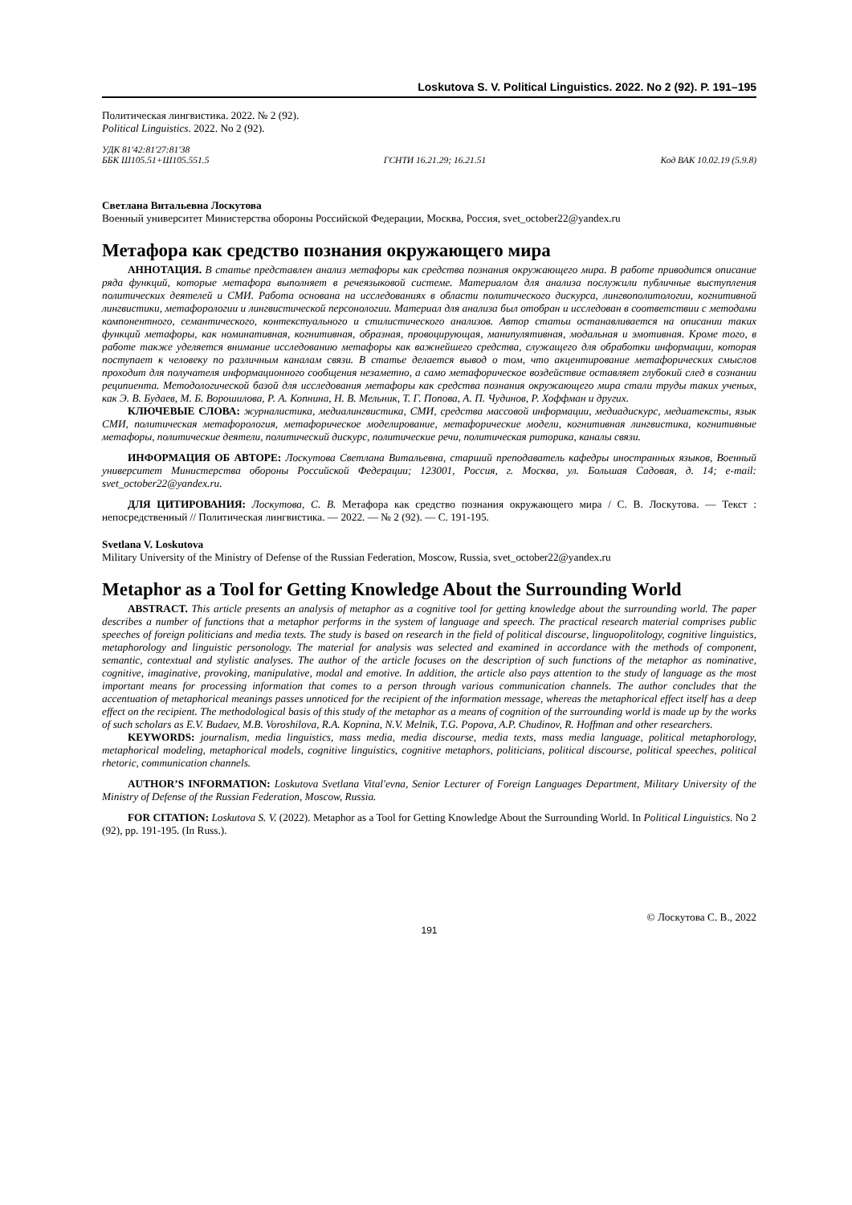Loskutova S. V. Political Linguistics. 2022. No 2 (92). P. 191–195
Политическая лингвистика. 2022. № 2 (92).
Political Linguistics. 2022. No 2 (92).
УДК 81'42:81'27:81'38
ББК Ш105.51+Ш105.551.5 ГСНТИ 16.21.29; 16.21.51 Код ВАК 10.02.19 (5.9.8)
Светлана Витальевна Лоскутова
Военный университет Министерства обороны Российской Федерации, Москва, Россия, svet_october22@yandex.ru
Метафора как средство познания окружающего мира
АННОТАЦИЯ. В статье представлен анализ метафоры как средства познания окружающего мира. В работе приводится описание ряда функций, которые метафора выполняет в речеязыковой системе. Материалом для анализа послужили публичные выступления политических деятелей и СМИ. Работа основана на исследованиях в области политического дискурса, лингвополитологии, когнитивной лингвистики, метафорологии и лингвистической персонологии. Материал для анализа был отобран и исследован в соответствии с методами компонентного, семантического, контекстуального и стилистического анализов. Автор статьи останавливается на описании таких функций метафоры, как номинативная, когнитивная, образная, провоцирующая, манипулятивная, модальная и эмотивная. Кроме того, в работе также уделяется внимание исследованию метафоры как важнейшего средства, служащего для обработки информации, которая поступает к человеку по различным каналам связи. В статье делается вывод о том, что акцентирование метафорических смыслов проходит для получателя информационного сообщения незаметно, а само метафорическое воздействие оставляет глубокий след в сознании реципиента. Методологической базой для исследования метафоры как средства познания окружающего мира стали труды таких ученых, как Э. В. Будаев, М. Б. Ворошилова, Р. А. Копнина, Н. В. Мельник, Т. Г. Попова, А. П. Чудинов, Р. Хоффман и других.
КЛЮЧЕВЫЕ СЛОВА: журналистика, медиалингвистика, СМИ, средства массовой информации, медиадискурс, медиатексты, язык СМИ, политическая метафорология, метафорическое моделирование, метафорические модели, когнитивная лингвистика, когнитивные метафоры, политические деятели, политический дискурс, политические речи, политическая риторика, каналы связи.
ИНФОРМАЦИЯ ОБ АВТОРЕ: Лоскутова Светлана Витальевна, старший преподаватель кафедры иностранных языков, Военный университет Министерства обороны Российской Федерации; 123001, Россия, г. Москва, ул. Большая Садовая, д. 14; e-mail: svet_october22@yandex.ru.
ДЛЯ ЦИТИРОВАНИЯ: Лоскутова, С. В. Метафора как средство познания окружающего мира / С. В. Лоскутова. — Текст : непосредственный // Политическая лингвистика. — 2022. — № 2 (92). — С. 191-195.
Svetlana V. Loskutova
Military University of the Ministry of Defense of the Russian Federation, Moscow, Russia, svet_october22@yandex.ru
Metaphor as a Tool for Getting Knowledge About the Surrounding World
ABSTRACT. This article presents an analysis of metaphor as a cognitive tool for getting knowledge about the surrounding world. The paper describes a number of functions that a metaphor performs in the system of language and speech. The practical research material comprises public speeches of foreign politicians and media texts. The study is based on research in the field of political discourse, linguopolitology, cognitive linguistics, metaphorology and linguistic personology. The material for analysis was selected and examined in accordance with the methods of component, semantic, contextual and stylistic analyses. The author of the article focuses on the description of such functions of the metaphor as nominative, cognitive, imaginative, provoking, manipulative, modal and emotive. In addition, the article also pays attention to the study of language as the most important means for processing information that comes to a person through various communication channels. The author concludes that the accentuation of metaphorical meanings passes unnoticed for the recipient of the information message, whereas the metaphorical effect itself has a deep effect on the recipient. The methodological basis of this study of the metaphor as a means of cognition of the surrounding world is made up by the works of such scholars as E.V. Budaev, M.B. Voroshilova, R.A. Kopnina, N.V. Melnik, T.G. Popova, A.P. Chudinov, R. Hoffman and other researchers.
KEYWORDS: journalism, media linguistics, mass media, media discourse, media texts, mass media language, political metaphorology, metaphorical modeling, metaphorical models, cognitive linguistics, cognitive metaphors, politicians, political discourse, political speeches, political rhetoric, communication channels.
AUTHOR’S INFORMATION: Loskutova Svetlana Vital'evna, Senior Lecturer of Foreign Languages Department, Military University of the Ministry of Defense of the Russian Federation, Moscow, Russia.
FOR CITATION: Loskutova S. V. (2022). Metaphor as a Tool for Getting Knowledge About the Surrounding World. In Political Linguistics. No 2 (92), pp. 191-195. (In Russ.).
© Лоскутова С. В., 2022
191